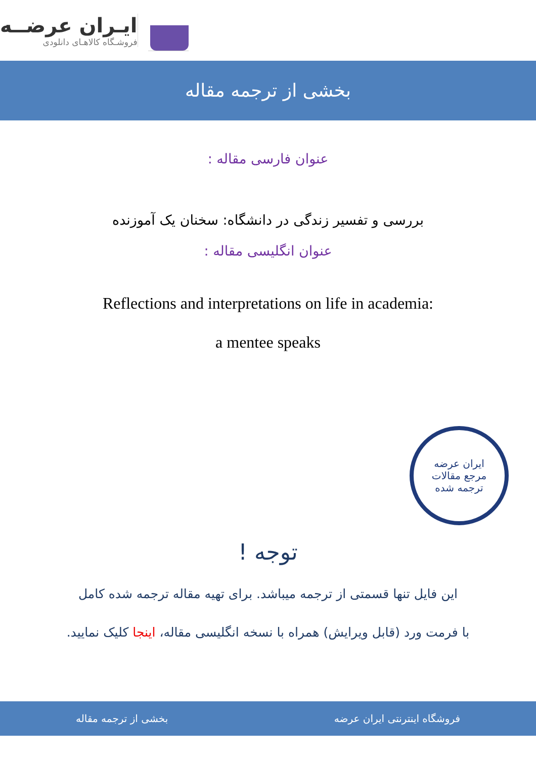ایـران عرضــه
فروشـگاه کالاهـای دانلودی
بخشی از ترجمه مقاله
عنوان فارسی مقاله :
بررسی و تفسیر زندگی در دانشگاه: سخنان یک آموزنده
عنوان انگلیسی مقاله :
Reflections and interpretations on life in academia:
a mentee speaks
ایران عرضه
مرجع مقالات
ترجمه شده
توجه !
این فایل تنها قسمتی از ترجمه میباشد. برای تهیه مقاله ترجمه شده کامل
با فرمت ورد (قابل ویرایش) همراه با نسخه انگلیسی مقاله، اینجا کلیک نمایید.
فروشگاه اینترنتی ایران عرضه بخشی از ترجمه مقاله